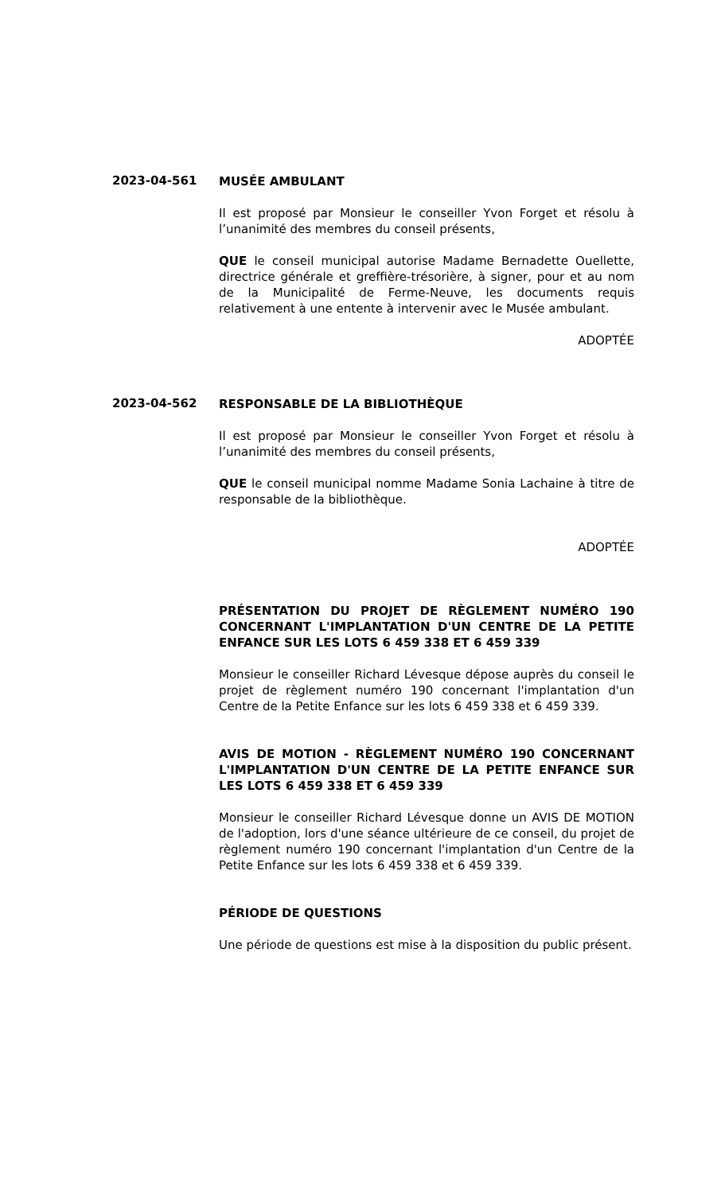2023-04-561
MUSÉE AMBULANT
Il est proposé par Monsieur le conseiller Yvon Forget et résolu à l’unanimité des membres du conseil présents,
QUE le conseil municipal autorise Madame Bernadette Ouellette, directrice générale et greffière-trésorière, à signer, pour et au nom de la Municipalité de Ferme-Neuve, les documents requis relativement à une entente à intervenir avec le Musée ambulant.
ADOPTÉE
2023-04-562
RESPONSABLE DE LA BIBLIOTHÈQUE
Il est proposé par Monsieur le conseiller Yvon Forget et résolu à l’unanimité des membres du conseil présents,
QUE le conseil municipal nomme Madame Sonia Lachaine à titre de responsable de la bibliothèque.
ADOPTÉE
PRÉSENTATION DU PROJET DE RÈGLEMENT NUMÉRO 190 CONCERNANT L'IMPLANTATION D'UN CENTRE DE LA PETITE ENFANCE SUR LES LOTS 6 459 338 ET 6 459 339
Monsieur le conseiller Richard Lévesque dépose auprès du conseil le projet de règlement numéro 190 concernant l'implantation d'un Centre de la Petite Enfance sur les lots 6 459 338 et 6 459 339.
AVIS DE MOTION - RÈGLEMENT NUMÉRO 190 CONCERNANT L'IMPLANTATION D'UN CENTRE DE LA PETITE ENFANCE SUR LES LOTS 6 459 338 ET 6 459 339
Monsieur le conseiller Richard Lévesque donne un AVIS DE MOTION de l'adoption, lors d'une séance ultérieure de ce conseil, du projet de règlement numéro 190 concernant l'implantation d'un Centre de la Petite Enfance sur les lots 6 459 338 et 6 459 339.
PÉRIODE DE QUESTIONS
Une période de questions est mise à la disposition du public présent.